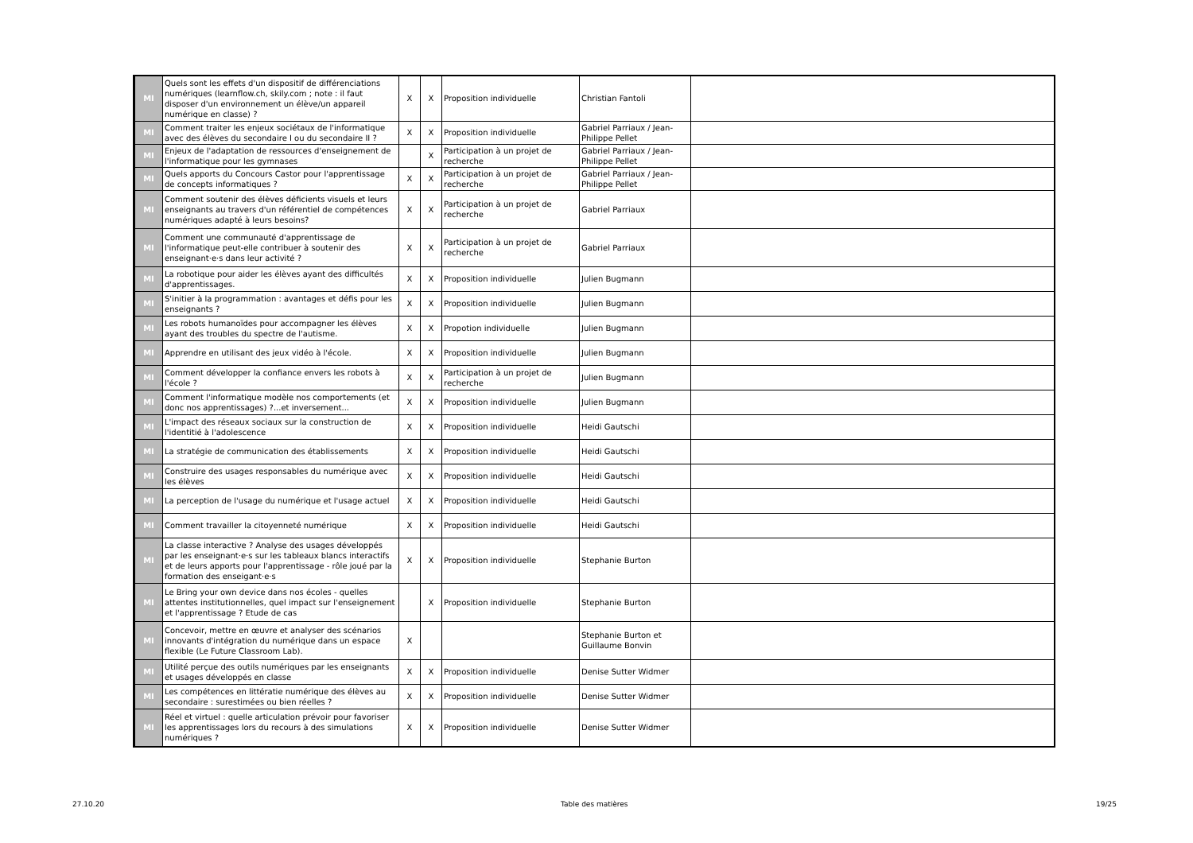| MI | Quels sont les effets d'un dispositif de différenciations numériques (learnflow.ch, skily.com ; note : il faut disposer d'un environnement un élève/un appareil numérique en classe) ? | X | X | Proposition individuelle | Christian Fantoli | |
| MI | Comment traiter les enjeux sociétaux de l'informatique avec des élèves du secondaire I ou du secondaire II ? | X | X | Proposition individuelle | Gabriel Parriaux / Jean-Philippe Pellet | |
| MI | Enjeux de l'adaptation de ressources d'enseignement de l'informatique pour les gymnases | | X | Participation à un projet de recherche | Gabriel Parriaux / Jean-Philippe Pellet | |
| MI | Quels apports du Concours Castor pour l'apprentissage de concepts informatiques ? | X | X | Participation à un projet de recherche | Gabriel Parriaux / Jean-Philippe Pellet | |
| MI | Comment soutenir des élèves déficients visuels et leurs enseignants au travers d'un référentiel de compétences numériques adapté à leurs besoins? | X | X | Participation à un projet de recherche | Gabriel Parriaux | |
| MI | Comment une communauté d'apprentissage de l'informatique peut-elle contribuer à soutenir des enseignant·e·s dans leur activité ? | X | X | Participation à un projet de recherche | Gabriel Parriaux | |
| MI | La robotique pour aider les élèves ayant des difficultés d'apprentissages. | X | X | Proposition individuelle | Julien Bugmann | |
| MI | S'initier à la programmation : avantages et défis pour les enseignants ? | X | X | Proposition individuelle | Julien Bugmann | |
| MI | Les robots humanoïdes pour accompagner les élèves ayant des troubles du spectre de l'autisme. | X | X | Propotion individuelle | Julien Bugmann | |
| MI | Apprendre en utilisant des jeux vidéo à l'école. | X | X | Proposition individuelle | Julien Bugmann | |
| MI | Comment développer la confiance envers les robots à l'école ? | X | X | Participation à un projet de recherche | Julien Bugmann | |
| MI | Comment l'informatique modèle nos comportements (et donc nos apprentissages) ?...et inversement... | X | X | Proposition individuelle | Julien Bugmann | |
| MI | L'impact des réseaux sociaux sur la construction de l'identitié à l'adolescence | X | X | Proposition individuelle | Heidi Gautschi | |
| MI | La stratégie de communication des établissements | X | X | Proposition individuelle | Heidi Gautschi | |
| MI | Construire des usages responsables du numérique avec les élèves | X | X | Proposition individuelle | Heidi Gautschi | |
| MI | La perception de l'usage du numérique et l'usage actuel | X | X | Proposition individuelle | Heidi Gautschi | |
| MI | Comment travailler la citoyenneté numérique | X | X | Proposition individuelle | Heidi Gautschi | |
| MI | La classe interactive ? Analyse des usages développés par les enseignant·e·s sur les tableaux blancs interactifs et de leurs apports pour l'apprentissage - rôle joué par la formation des enseigant·e·s | X | X | Proposition individuelle | Stephanie Burton | |
| MI | Le Bring your own device dans nos écoles - quelles attentes institutionnelles, quel impact sur l'enseignement et l'apprentissage ? Etude de cas | | X | Proposition individuelle | Stephanie Burton | |
| MI | Concevoir, mettre en œuvre et analyser des scénarios innovants d'intégration du numérique dans un espace flexible (Le Future Classroom Lab). | X | | | Stephanie Burton et Guillaume Bonvin | |
| MI | Utilité perçue des outils numériques par les enseignants et usages développés en classe | X | X | Proposition individuelle | Denise Sutter Widmer | |
| MI | Les compétences en littératie numérique des élèves au secondaire : surestimées ou bien réelles ? | X | X | Proposition individuelle | Denise Sutter Widmer | |
| MI | Réel et virtuel : quelle articulation prévoir pour favoriser les apprentissages lors du recours à des simulations numériques ? | X | X | Proposition individuelle | Denise Sutter Widmer | |
27.10.20 Table des matières 19/25